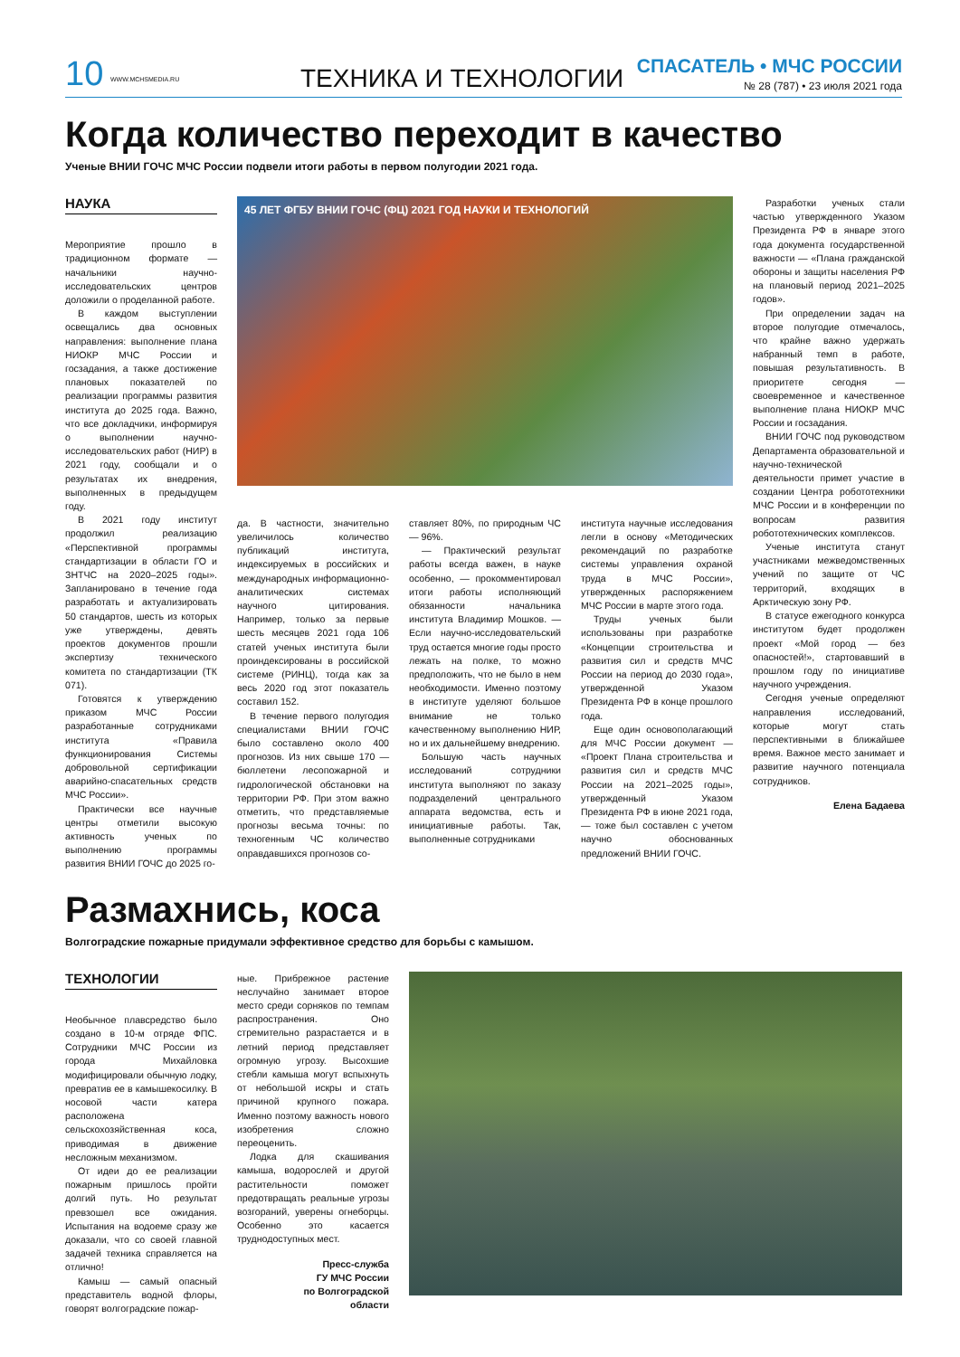10
WWW.MCHSMEDIA.RU
ТЕХНИКА И ТЕХНОЛОГИИ
СПАСАТЕЛЬ • МЧС РОССИИ
№ 28 (787) • 23 июля 2021 года
Когда количество переходит в качество
Ученые ВНИИ ГОЧС МЧС России подвели итоги работы в первом полугодии 2021 года.
НАУКА
Мероприятие прошло в традиционном формате — начальники научно-исследовательских центров доложили о проделанной работе.
В каждом выступлении освещались два основных направления: выполнение плана НИОКР МЧС России и госзадания, а также достижение плановых показателей по реализации программы развития института до 2025 года. Важно, что все докладчики, информируя о выполнении научно-исследовательских работ (НИР) в 2021 году, сообщали и о результатах их внедрения, выполненных в предыдущем году.
В 2021 году институт продолжил реализацию «Перспективной программы стандартизации в области ГО и ЗНТЧС на 2020–2025 годы». Запланировано в течение года разработать и актуализировать 50 стандартов, шесть из которых уже утверждены, девять проектов документов прошли экспертизу технического комитета по стандартизации (ТК 071).
Готовятся к утверждению приказом МЧС России разработанные сотрудниками института «Правила функционирования Системы добровольной сертификации аварийно-спасательных средств МЧС России».
Практически все научные центры отметили высокую активность ученых по выполнению программы развития ВНИИ ГОЧС до 2025 го-
45 ЛЕТ ФГБУ ВНИИ ГОЧС (ФЦ) 2021 ГОД НАУКИ И ТЕХНОЛОГИЙ
Разработки ученых стали частью утвержденного Указом Президента РФ в январе этого года документа государственной важности — «Плана гражданской обороны и защиты населения РФ на плановый период 2021–2025 годов».
При определении задач на второе полугодие отмечалось, что крайне важно удержать набранный темп в работе, повышая результативность. В приоритете сегодня — своевременное и качественное выполнение плана НИОКР МЧС России и госзадания.
ВНИИ ГОЧС под руководством Департамента образовательной и научно-технической деятельности примет участие в создании Центра робототехники МЧС России и в конференции по вопросам развития робототехнических комплексов.
Ученые института станут участниками межведомственных учений по защите от ЧС территорий, входящих в Арктическую зону РФ.
В статусе ежегодного конкурса институтом будет продолжен проект «Мой город — без опасностей!», стартовавший в прошлом году по инициативе научного учреждения.
Сегодня ученые определяют направления исследований, которые могут стать перспективными в ближайшее время. Важное место занимает и развитие научного потенциала сотрудников.
Елена Бадаева
да. В частности, значительно увеличилось количество публикаций института, индексируемых в российских и международных информационно-аналитических системах научного цитирования. Например, только за первые шесть месяцев 2021 года 106 статей ученых института были проиндексированы в российской системе (РИНЦ), тогда как за весь 2020 год этот показатель составил 152.
В течение первого полугодия специалистами ВНИИ ГОЧС было составлено около 400 прогнозов. Из них свыше 170 — бюллетени лесопожарной и гидрологической обстановки на территории РФ. При этом важно отметить, что представляемые прогнозы весьма точны: по техногенным ЧС количество оправдавшихся прогнозов со-
ставляет 80%, по природным ЧС — 96%.
— Практический результат работы всегда важен, в науке особенно, — прокомментировал итоги работы исполняющий обязанности начальника института Владимир Мошков. — Если научно-исследовательский труд остается многие годы просто лежать на полке, то можно предположить, что не было в нем необходимости. Именно поэтому в институте уделяют большое внимание не только качественному выполнению НИР, но и их дальнейшему внедрению.
Большую часть научных исследований сотрудники института выполняют по заказу подразделений центрального аппарата ведомства, есть и инициативные работы. Так, выполненные сотрудниками
института научные исследования легли в основу «Методических рекомендаций по разработке системы управления охраной труда в МЧС России», утвержденных распоряжением МЧС России в марте этого года.
Труды ученых были использованы при разработке «Концепции строительства и развития сил и средств МЧС России на период до 2030 года», утвержденной Указом Президента РФ в конце прошлого года.
Еще один основополагающий для МЧС России документ — «Проект Плана строительства и развития сил и средств МЧС России на 2021–2025 годы», утвержденный Указом Президента РФ в июне 2021 года, — тоже был составлен с учетом научно обоснованных предложений ВНИИ ГОЧС.
Размахнись, коса
Волгоградские пожарные придумали эффективное средство для борьбы с камышом.
ТЕХНОЛОГИИ
Необычное плавсредство было создано в 10-м отряде ФПС. Сотрудники МЧС России из города Михайловка модифицировали обычную лодку, превратив ее в камышекосилку. В носовой части катера расположена сельскохозяйственная коса, приводимая в движение несложным механизмом.
От идеи до ее реализации пожарным пришлось пройти долгий путь. Но результат превзошел все ожидания. Испытания на водоеме сразу же доказали, что со своей главной задачей техника справляется на отлично!
Камыш — самый опасный представитель водной флоры, говорят волгоградские пожар-
ные. Прибрежное растение неслучайно занимает второе место среди сорняков по темпам распространения. Оно стремительно разрастается и в летний период представляет огромную угрозу. Высохшие стебли камыша могут вспыхнуть от небольшой искры и стать причиной крупного пожара. Именно поэтому важность нового изобретения сложно переоценить.
Лодка для скашивания камыша, водорослей и другой растительности поможет предотвращать реальные угрозы возгораний, уверены огнеборцы. Особенно это касается труднодоступных мест.
Пресс-служба
ГУ МЧС России
по Волгоградской
области